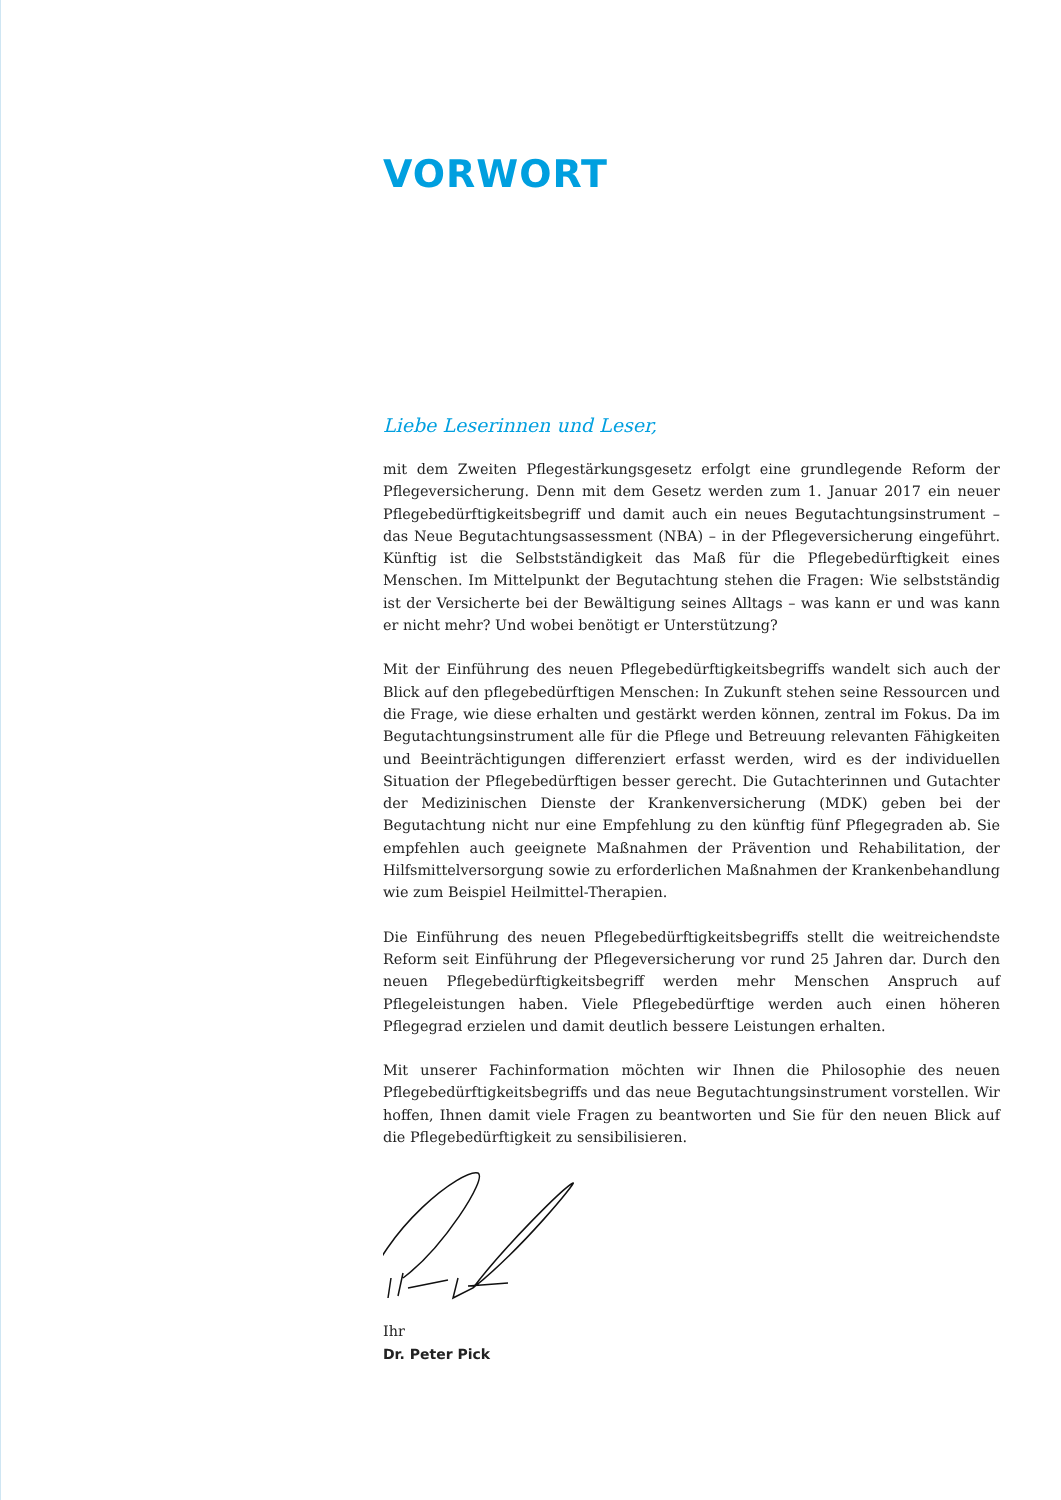VORWORT
Liebe Leserinnen und Leser,
mit dem Zweiten Pflegestärkungsgesetz erfolgt eine grundlegende Reform der Pflegeversicherung. Denn mit dem Gesetz werden zum 1. Januar 2017 ein neuer Pflegebedürftigkeitsbegriff und damit auch ein neues Begutachtungsinstrument – das Neue Begutachtungsassessment (NBA) – in der Pflegeversicherung eingeführt. Künftig ist die Selbstständigkeit das Maß für die Pflegebedürftigkeit eines Menschen. Im Mittelpunkt der Begutachtung stehen die Fragen: Wie selbstständig ist der Versicherte bei der Bewältigung seines Alltags – was kann er und was kann er nicht mehr? Und wobei benötigt er Unterstützung?
Mit der Einführung des neuen Pflegebedürftigkeitsbegriffs wandelt sich auch der Blick auf den pflegebedürftigen Menschen: In Zukunft stehen seine Ressourcen und die Frage, wie diese erhalten und gestärkt werden können, zentral im Fokus. Da im Begutachtungsinstrument alle für die Pflege und Betreuung relevanten Fähigkeiten und Beeinträchtigungen differenziert erfasst werden, wird es der individuellen Situation der Pflegebedürftigen besser gerecht. Die Gutachterinnen und Gutachter der Medizinischen Dienste der Krankenversicherung (MDK) geben bei der Begutachtung nicht nur eine Empfehlung zu den künftig fünf Pflegegraden ab. Sie empfehlen auch geeignete Maßnahmen der Prävention und Rehabilitation, der Hilfsmittelversorgung sowie zu erforderlichen Maßnahmen der Krankenbehandlung wie zum Beispiel Heilmittel-Therapien.
Die Einführung des neuen Pflegebedürftigkeitsbegriffs stellt die weitreichendste Reform seit Einführung der Pflegeversicherung vor rund 25 Jahren dar. Durch den neuen Pflegebedürftigkeitsbegriff werden mehr Menschen Anspruch auf Pflegeleistungen haben. Viele Pflegebedürftige werden auch einen höheren Pflegegrad erzielen und damit deutlich bessere Leistungen erhalten.
Mit unserer Fachinformation möchten wir Ihnen die Philosophie des neuen Pflegebedürftigkeitsbegriffs und das neue Begutachtungsinstrument vorstellen. Wir hoffen, Ihnen damit viele Fragen zu beantworten und Sie für den neuen Blick auf die Pflegebedürftigkeit zu sensibilisieren.
Ihr
Dr. Peter Pick